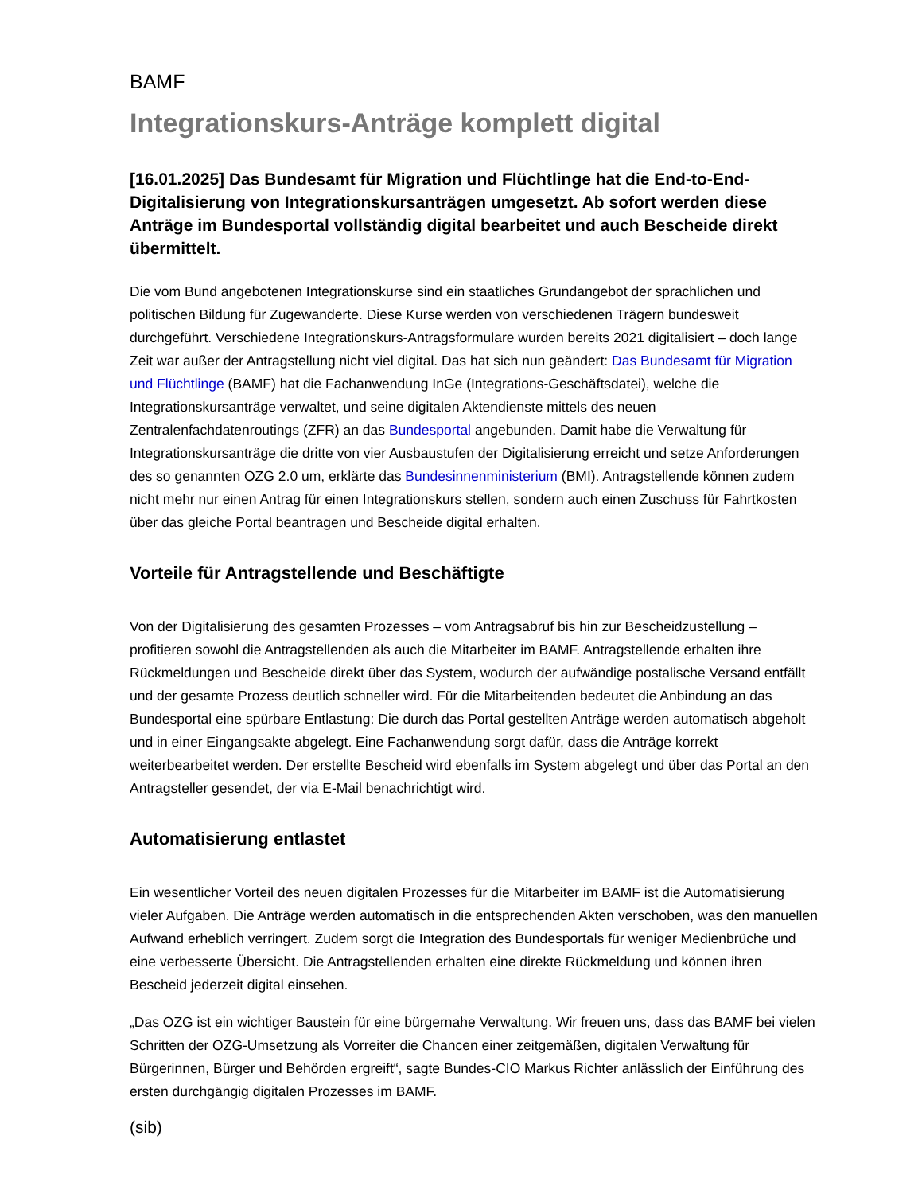BAMF
Integrationskurs-Anträge komplett digital
[16.01.2025] Das Bundesamt für Migration und Flüchtlinge hat die End-to-End-Digitalisierung von Integrationskursanträgen umgesetzt. Ab sofort werden diese Anträge im Bundesportal vollständig digital bearbeitet und auch Bescheide direkt übermittelt.
Die vom Bund angebotenen Integrationskurse sind ein staatliches Grundangebot der sprachlichen und politischen Bildung für Zugewanderte. Diese Kurse werden von verschiedenen Trägern bundesweit durchgeführt. Verschiedene Integrationskurs-Antragsformulare wurden bereits 2021 digitalisiert – doch lange Zeit war außer der Antragstellung nicht viel digital. Das hat sich nun geändert: Das Bundesamt für Migration und Flüchtlinge (BAMF) hat die Fachanwendung InGe (Integrations-Geschäftsdatei), welche die Integrationskursanträge verwaltet, und seine digitalen Aktendienste mittels des neuen Zentralenfachdatenroutings (ZFR) an das Bundesportal angebunden. Damit habe die Verwaltung für Integrationskursanträge die dritte von vier Ausbaustufen der Digitalisierung erreicht und setze Anforderungen des so genannten OZG 2.0 um, erklärte das Bundesinnenministerium (BMI). Antragstellende können zudem nicht mehr nur einen Antrag für einen Integrationskurs stellen, sondern auch einen Zuschuss für Fahrtkosten über das gleiche Portal beantragen und Bescheide digital erhalten.
Vorteile für Antragstellende und Beschäftigte
Von der Digitalisierung des gesamten Prozesses – vom Antragsabruf bis hin zur Bescheidzustellung – profitieren sowohl die Antragstellenden als auch die Mitarbeiter im BAMF. Antragstellende erhalten ihre Rückmeldungen und Bescheide direkt über das System, wodurch der aufwändige postalische Versand entfällt und der gesamte Prozess deutlich schneller wird. Für die Mitarbeitenden bedeutet die Anbindung an das Bundesportal eine spürbare Entlastung: Die durch das Portal gestellten Anträge werden automatisch abgeholt und in einer Eingangsakte abgelegt. Eine Fachanwendung sorgt dafür, dass die Anträge korrekt weiterbearbeitet werden. Der erstellte Bescheid wird ebenfalls im System abgelegt und über das Portal an den Antragsteller gesendet, der via E-Mail benachrichtigt wird.
Automatisierung entlastet
Ein wesentlicher Vorteil des neuen digitalen Prozesses für die Mitarbeiter im BAMF ist die Automatisierung vieler Aufgaben. Die Anträge werden automatisch in die entsprechenden Akten verschoben, was den manuellen Aufwand erheblich verringert. Zudem sorgt die Integration des Bundesportals für weniger Medienbrüche und eine verbesserte Übersicht. Die Antragstellenden erhalten eine direkte Rückmeldung und können ihren Bescheid jederzeit digital einsehen.
„Das OZG ist ein wichtiger Baustein für eine bürgernahe Verwaltung. Wir freuen uns, dass das BAMF bei vielen Schritten der OZG-Umsetzung als Vorreiter die Chancen einer zeitgemäßen, digitalen Verwaltung für Bürgerinnen, Bürger und Behörden ergreift“, sagte Bundes-CIO Markus Richter anlässlich der Einführung des ersten durchgängig digitalen Prozesses im BAMF.
(sib)